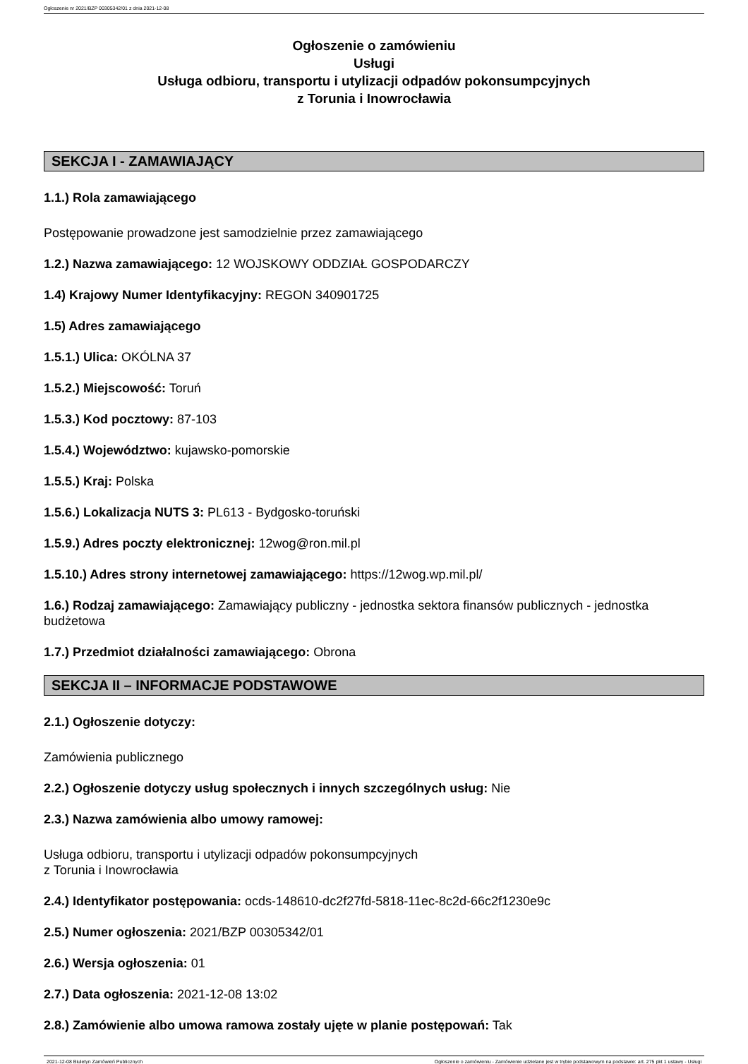Ogłoszenie nr 2021/BZP 00305342/01 z dnia 2021-12-08
Ogłoszenie o zamówieniu
Usługi
Usługa odbioru, transportu i utylizacji odpadów pokonsumpcyjnych
z Torunia i Inowrocławia
SEKCJA I - ZAMAWIAJĄCY
1.1.) Rola zamawiającego
Postępowanie prowadzone jest samodzielnie przez zamawiającego
1.2.) Nazwa zamawiającego: 12 WOJSKOWY ODDZIAŁ GOSPODARCZY
1.4) Krajowy Numer Identyfikacyjny: REGON 340901725
1.5) Adres zamawiającego
1.5.1.) Ulica: OKÓLNA 37
1.5.2.) Miejscowość: Toruń
1.5.3.) Kod pocztowy: 87-103
1.5.4.) Województwo: kujawsko-pomorskie
1.5.5.) Kraj: Polska
1.5.6.) Lokalizacja NUTS 3: PL613 - Bydgosko-toruński
1.5.9.) Adres poczty elektronicznej: 12wog@ron.mil.pl
1.5.10.) Adres strony internetowej zamawiającego: https://12wog.wp.mil.pl/
1.6.) Rodzaj zamawiającego: Zamawiający publiczny - jednostka sektora finansów publicznych - jednostka budżetowa
1.7.) Przedmiot działalności zamawiającego: Obrona
SEKCJA II – INFORMACJE PODSTAWOWE
2.1.) Ogłoszenie dotyczy:
Zamówienia publicznego
2.2.) Ogłoszenie dotyczy usług społecznych i innych szczególnych usług: Nie
2.3.) Nazwa zamówienia albo umowy ramowej:
Usługa odbioru, transportu i utylizacji odpadów pokonsumpcyjnych
z Torunia i Inowrocławia
2.4.) Identyfikator postępowania: ocds-148610-dc2f27fd-5818-11ec-8c2d-66c2f1230e9c
2.5.) Numer ogłoszenia: 2021/BZP 00305342/01
2.6.) Wersja ogłoszenia: 01
2.7.) Data ogłoszenia: 2021-12-08 13:02
2.8.) Zamówienie albo umowa ramowa zostały ujęte w planie postępowań: Tak
2021-12-08 Biuletyn Zamówień Publicznych Ogłoszenie o zamówieniu - Zamówienie udzielane jest w trybie podstawowym na podstawie: art. 275 pkt 1 ustawy - Usługi